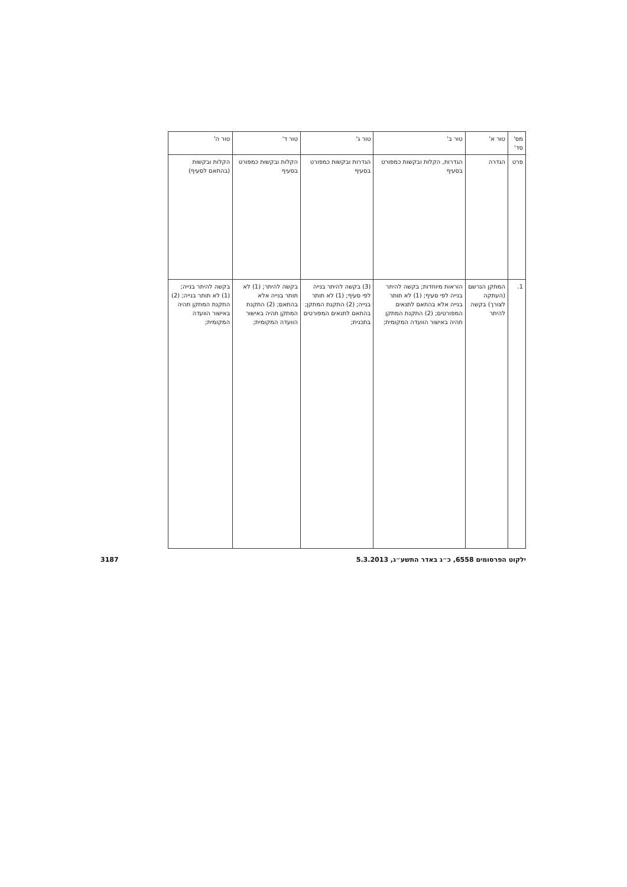| מס' סד' | טור א' | טור ב' | טור ג' | טור ד' | טור ה' |
| --- | --- | --- | --- | --- | --- |
| פרט | הגדרה | הגדרות, הקלות ובקשות כמפורט בסעיף | הגדרות ובקשות כמפורט בסעיף | הקלות ובקשות כמפורט בסעיף | הקלות ובקשות (בהתאם לסעיף) |
| 1. | המתקן הנרשם (העתקה לצורך) בקשה להיתר | הוראות מיוחדות; בקשה להיתר בנייה לפי סעיף; (1) לא תותר בנייה אלא בהתאם לתנאים המפורטים; (2) התקנת המתקן תהיה באישור הוועדה המקומית; | (3) בקשה להיתר בנייה לפי סעיף; (1) לא תותר בנייה; (2) התקנת המתקן; בהתאם לתנאים המפורטים בתכנית; | בקשה להיתר; (1) לא תותר בנייה אלא בהתאם; (2) התקנת המתקן תהיה באישור הוועדה המקומית; | בקשה להיתר בנייה; (1) לא תותר בנייה; (2) התקנת המתקן תהיה באישור הוועדה המקומית; |
ילקוט הפרסומים 6558, כ״ג באדר התשע״ג, 5.3.2013 3187